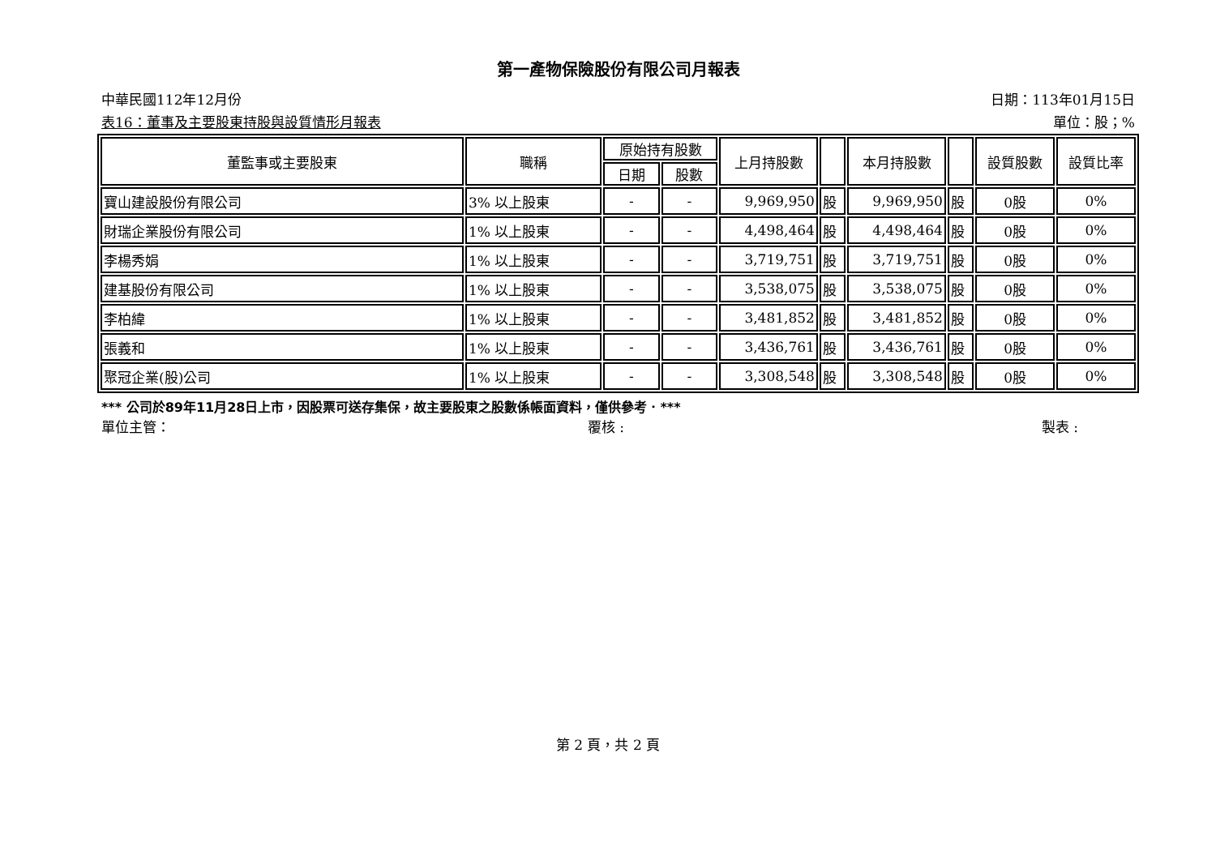第一產物保險股份有限公司月報表
中華民國112年12月份 日期：113年01月15日
表16：董事及主要股東持股與設質情形月報表 單位：股；%
| 董監事或主要股東 | 職稱 | 原始持有股數 | | 上月持股數 | | 本月持股數 | | 設質股數 | 設質比率 |
| --- | --- | --- | --- | --- | --- | --- | --- | --- | --- |
| | | 日期 | 股數 | | | | | | |
| 寶山建設股份有限公司 | 3% 以上股東 | - | - | 9,969,950 | 股 | 9,969,950 | 股 | 0股 | 0% |
| 財瑞企業股份有限公司 | 1% 以上股東 | - | - | 4,498,464 | 股 | 4,498,464 | 股 | 0股 | 0% |
| 李楊秀娟 | 1% 以上股東 | - | - | 3,719,751 | 股 | 3,719,751 | 股 | 0股 | 0% |
| 建基股份有限公司 | 1% 以上股東 | - | - | 3,538,075 | 股 | 3,538,075 | 股 | 0股 | 0% |
| 李柏緯 | 1% 以上股東 | - | - | 3,481,852 | 股 | 3,481,852 | 股 | 0股 | 0% |
| 張義和 | 1% 以上股東 | - | - | 3,436,761 | 股 | 3,436,761 | 股 | 0股 | 0% |
| 聚冠企業(股)公司 | 1% 以上股東 | - | - | 3,308,548 | 股 | 3,308,548 | 股 | 0股 | 0% |
*** 公司於89年11月28日上市，因股票可送存集保，故主要股東之股數係帳面資料，僅供參考．***
單位主管： 覆核 : 製表 :
第 2 頁，共 2 頁